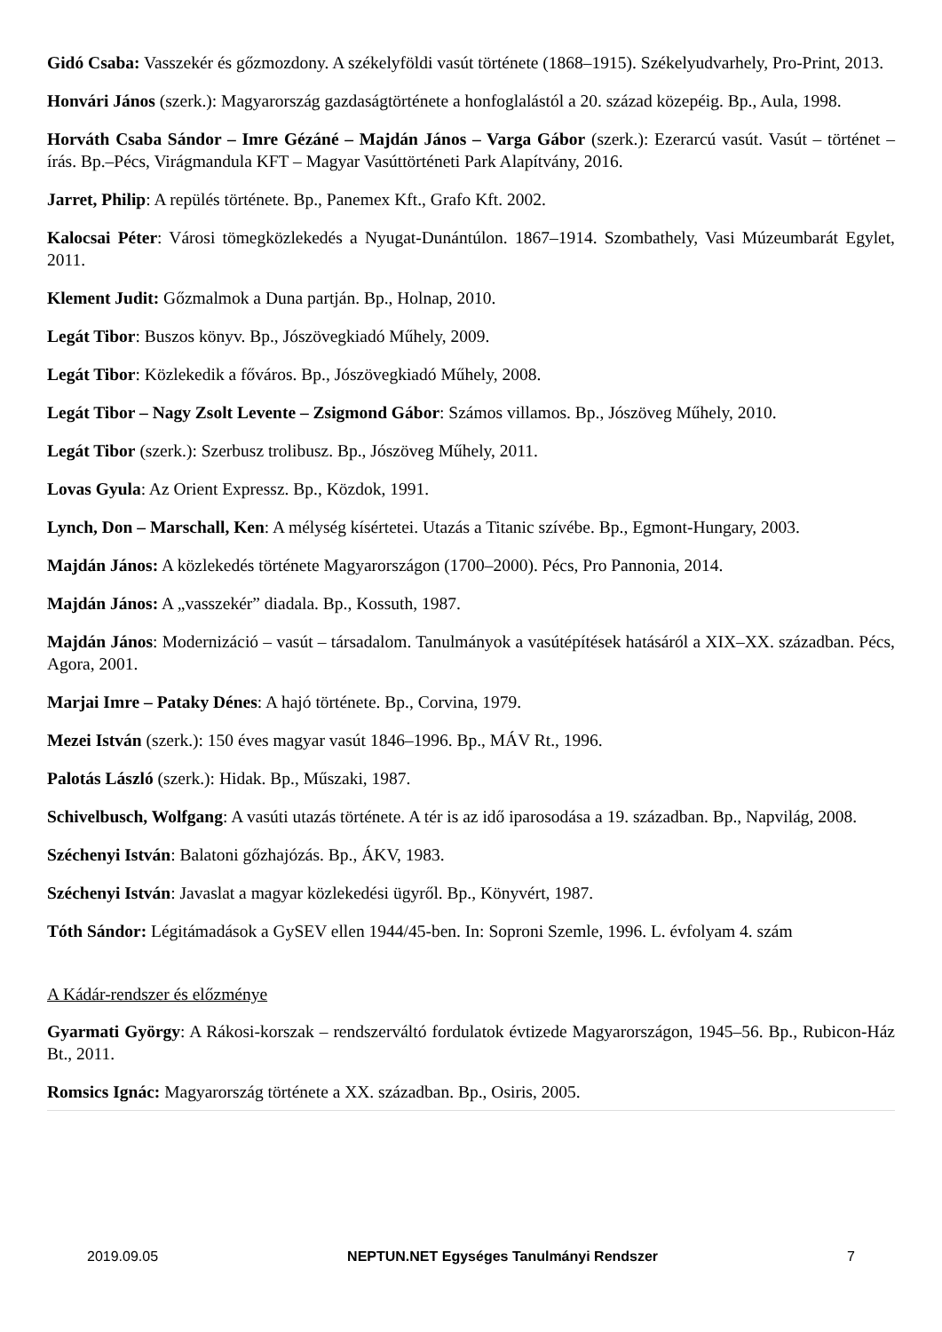Gidó Csaba: Vasszekér és gőzmozdony. A székelyföldi vasút története (1868–1915). Székelyudvarhely, Pro-Print, 2013.
Honvári János (szerk.): Magyarország gazdaságtörténete a honfoglalástól a 20. század közepéig. Bp., Aula, 1998.
Horváth Csaba Sándor – Imre Gézáné – Majdán János – Varga Gábor (szerk.): Ezerarcú vasút. Vasút – történet – írás. Bp.–Pécs, Virágmandula KFT – Magyar Vasúttörténeti Park Alapítvány, 2016.
Jarret, Philip: A repülés története. Bp., Panemex Kft., Grafo Kft. 2002.
Kalocsai Péter: Városi tömegközlekedés a Nyugat-Dunántúlon. 1867–1914. Szombathely, Vasi Múzeumbarát Egylet, 2011.
Klement Judit: Gőzmalmok a Duna partján. Bp., Holnap, 2010.
Legát Tibor: Buszos könyv. Bp., Jószövegkiadó Műhely, 2009.
Legát Tibor: Közlekedik a főváros. Bp., Jószövegkiadó Műhely, 2008.
Legát Tibor – Nagy Zsolt Levente – Zsigmond Gábor: Számos villamos. Bp., Jószöveg Műhely, 2010.
Legát Tibor (szerk.): Szerbusz trolibusz. Bp., Jószöveg Műhely, 2011.
Lovas Gyula: Az Orient Expressz. Bp., Közdok, 1991.
Lynch, Don – Marschall, Ken: A mélység kísértetei. Utazás a Titanic szívébe. Bp., Egmont-Hungary, 2003.
Majdán János: A közlekedés története Magyarországon (1700–2000). Pécs, Pro Pannonia, 2014.
Majdán János: A „vasszekér” diadala. Bp., Kossuth, 1987.
Majdán János: Modernizáció – vasút – társadalom. Tanulmányok a vasútépítések hatásáról a XIX–XX. században. Pécs, Agora, 2001.
Marjai Imre – Pataky Dénes: A hajó története. Bp., Corvina, 1979.
Mezei István (szerk.): 150 éves magyar vasút 1846–1996. Bp., MÁV Rt., 1996.
Palotás László (szerk.): Hidak. Bp., Műszaki, 1987.
Schivelbusch, Wolfgang: A vasúti utazás története. A tér is az idő iparosodása a 19. században. Bp., Napvilág, 2008.
Széchenyi István: Balatoni gőzhajózás. Bp., ÁKV, 1983.
Széchenyi István: Javaslat a magyar közlekedési ügyről. Bp., Könyvért, 1987.
Tóth Sándor: Légitámadások a GySEV ellen 1944/45-ben. In: Soproni Szemle, 1996. L. évfolyam 4. szám
A Kádár-rendszer és előzménye
Gyarmati György: A Rákosi-korszak – rendszerváltó fordulatok évtizede Magyarországon, 1945–56. Bp., Rubicon-Ház Bt., 2011.
Romsics Ignác: Magyarország története a XX. században. Bp., Osiris, 2005.
2019.09.05 NEPTUN.NET Egységes Tanulmányi Rendszer 7